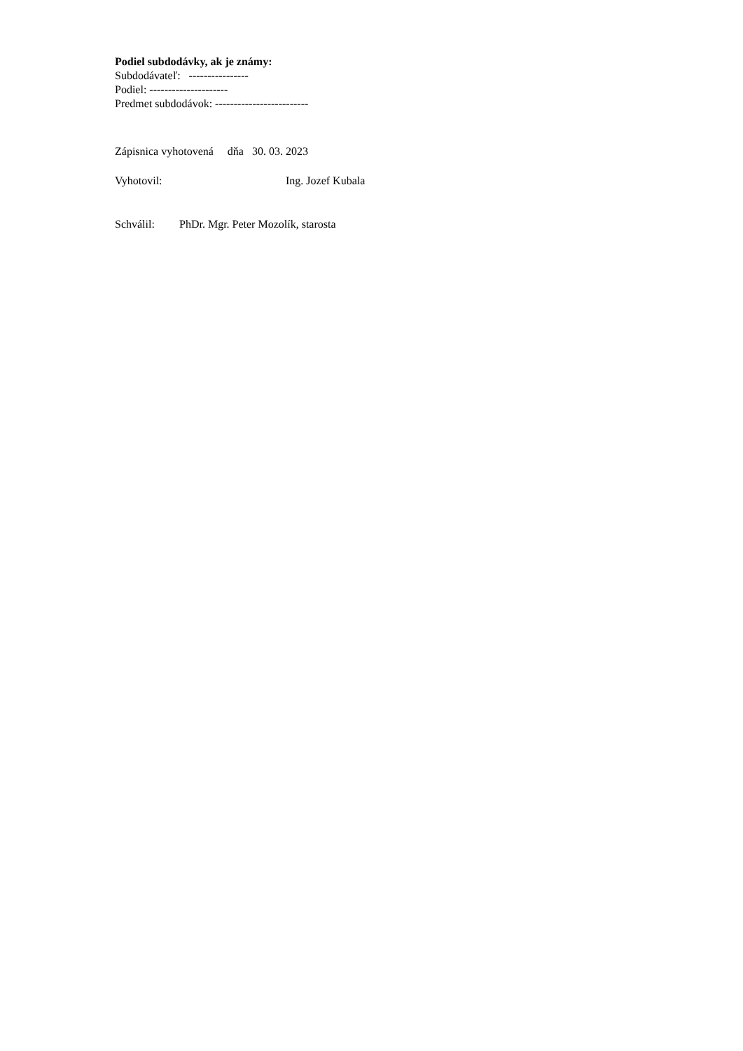Podiel subdodávky, ak je známy:
Subdodávateľ: ----------------
Podiel: ---------------------
Predmet subdodávok: -------------------------
Zápisnica vyhotovená dňa 30. 03. 2023
Vyhotovil: Ing. Jozef Kubala
Schválil: PhDr. Mgr. Peter Mozolík, starosta